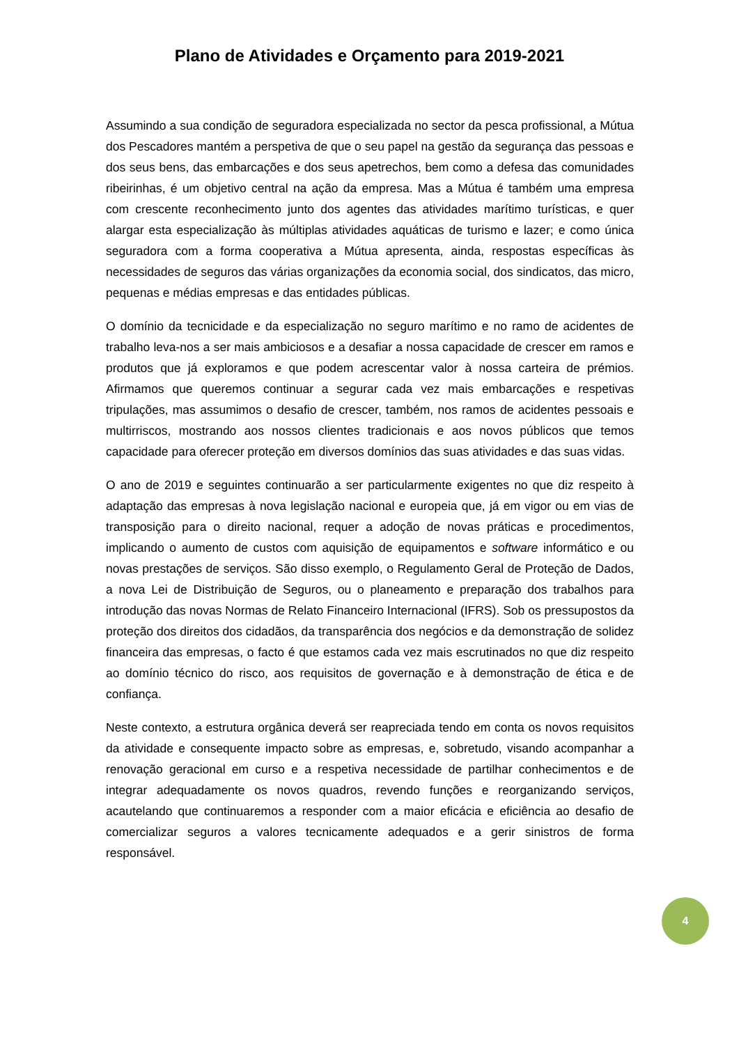Plano de Atividades e Orçamento para 2019-2021
Assumindo a sua condição de seguradora especializada no sector da pesca profissional, a Mútua dos Pescadores mantém a perspetiva de que o seu papel na gestão da segurança das pessoas e dos seus bens, das embarcações e dos seus apetrechos, bem como a defesa das comunidades ribeirinhas, é um objetivo central na ação da empresa. Mas a Mútua é também uma empresa com crescente reconhecimento junto dos agentes das atividades marítimo turísticas, e quer alargar esta especialização às múltiplas atividades aquáticas de turismo e lazer; e como única seguradora com a forma cooperativa a Mútua apresenta, ainda, respostas específicas às necessidades de seguros das várias organizações da economia social, dos sindicatos, das micro, pequenas e médias empresas e das entidades públicas.
O domínio da tecnicidade e da especialização no seguro marítimo e no ramo de acidentes de trabalho leva-nos a ser mais ambiciosos e a desafiar a nossa capacidade de crescer em ramos e produtos que já exploramos e que podem acrescentar valor à nossa carteira de prémios. Afirmamos que queremos continuar a segurar cada vez mais embarcações e respetivas tripulações, mas assumimos o desafio de crescer, também, nos ramos de acidentes pessoais e multirriscos, mostrando aos nossos clientes tradicionais e aos novos públicos que temos capacidade para oferecer proteção em diversos domínios das suas atividades e das suas vidas.
O ano de 2019 e seguintes continuarão a ser particularmente exigentes no que diz respeito à adaptação das empresas à nova legislação nacional e europeia que, já em vigor ou em vias de transposição para o direito nacional, requer a adoção de novas práticas e procedimentos, implicando o aumento de custos com aquisição de equipamentos e software informático e ou novas prestações de serviços. São disso exemplo, o Regulamento Geral de Proteção de Dados, a nova Lei de Distribuição de Seguros, ou o planeamento e preparação dos trabalhos para introdução das novas Normas de Relato Financeiro Internacional (IFRS). Sob os pressupostos da proteção dos direitos dos cidadãos, da transparência dos negócios e da demonstração de solidez financeira das empresas, o facto é que estamos cada vez mais escrutinados no que diz respeito ao domínio técnico do risco, aos requisitos de governação e à demonstração de ética e de confiança.
Neste contexto, a estrutura orgânica deverá ser reapreciada tendo em conta os novos requisitos da atividade e consequente impacto sobre as empresas, e, sobretudo, visando acompanhar a renovação geracional em curso e a respetiva necessidade de partilhar conhecimentos e de integrar adequadamente os novos quadros, revendo funções e reorganizando serviços, acautelando que continuaremos a responder com a maior eficácia e eficiência ao desafio de comercializar seguros a valores tecnicamente adequados e a gerir sinistros de forma responsável.
4